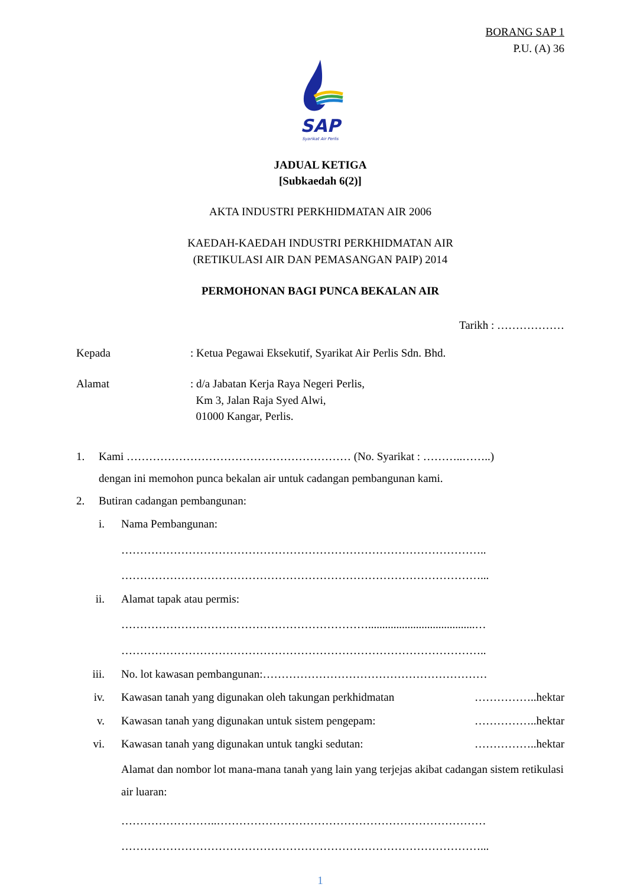BORANG SAP 1
P.U. (A) 36
SAP
Syarikat Air Perlis
JADUAL KETIGA
[Subkaedah 6(2)]
AKTA INDUSTRI PERKHIDMATAN AIR 2006
KAEDAH-KAEDAH INDUSTRI PERKHIDMATAN AIR
(RETIKULASI AIR DAN PEMASANGAN PAIP) 2014
PERMOHONAN BAGI PUNCA BEKALAN AIR
Tarikh : ………………
Kepada : Ketua Pegawai Eksekutif, Syarikat Air Perlis Sdn. Bhd.
Alamat : d/a Jabatan Kerja Raya Negeri Perlis,
Km 3, Jalan Raja Syed Alwi,
01000 Kangar, Perlis.
1. Kami …………………………………………………… (No. Syarikat : ………..……..)
dengan ini memohon punca bekalan air untuk cadangan pembangunan kami.
2. Butiran cadangan pembangunan:
i. Nama Pembangunan:
……………………………………………………………………………………..
……………………………………………………………………………………...
ii. Alamat tapak atau permis:
…………………………………………………………......................................…
……………………………………………………………………………………..
iii. No. lot kawasan pembangunan:……………………………………………………
iv. Kawasan tanah yang digunakan oleh takungan perkhidmatan ……………..hektar
v. Kawasan tanah yang digunakan untuk sistem pengepam: ……………..hektar
vi. Kawasan tanah yang digunakan untuk tangki sedutan: ……………..hektar
Alamat dan nombor lot mana-mana tanah yang lain yang terjejas akibat cadangan sistem retikulasi air luaran:
……………………..………………………………………………………………
……………………………………………………………………………………...
1